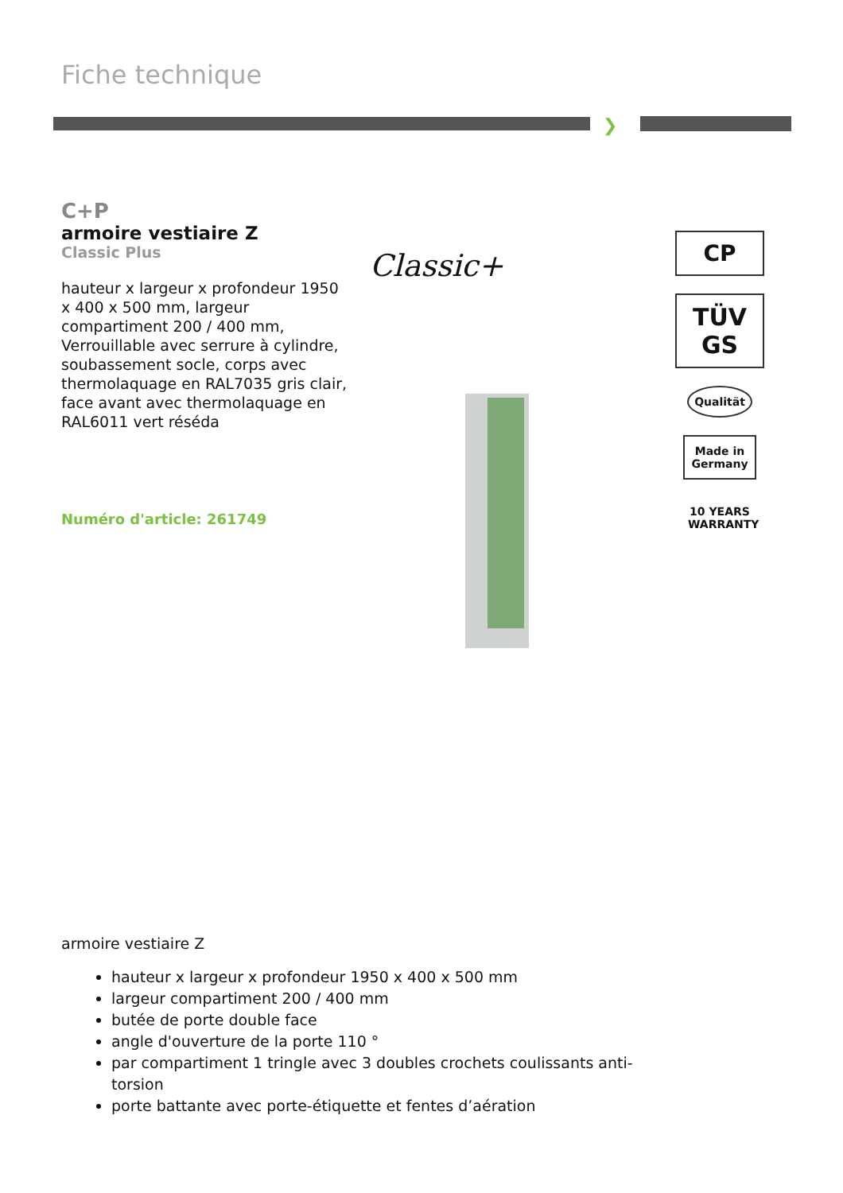Fiche technique
❯
C+P
armoire vestiaire Z
Classic Plus
hauteur x largeur x profondeur 1950 x 400 x 500 mm, largeur compartiment 200 / 400 mm, Verrouillable avec serrure à cylindre, soubassement socle, corps avec thermolaquage en RAL7035 gris clair, face avant avec thermolaquage en RAL6011 vert réséda
Numéro d'article: 261749
Classic+
CP
TÜV GS
Qualität
Made in Germany
10 YEARS WARRANTY
armoire vestiaire Z
hauteur x largeur x profondeur 1950 x 400 x 500 mm
largeur compartiment 200 / 400 mm
butée de porte double face
angle d'ouverture de la porte 110 °
par compartiment 1 tringle avec 3 doubles crochets coulissants anti-torsion
porte battante avec porte-étiquette et fentes d’aération